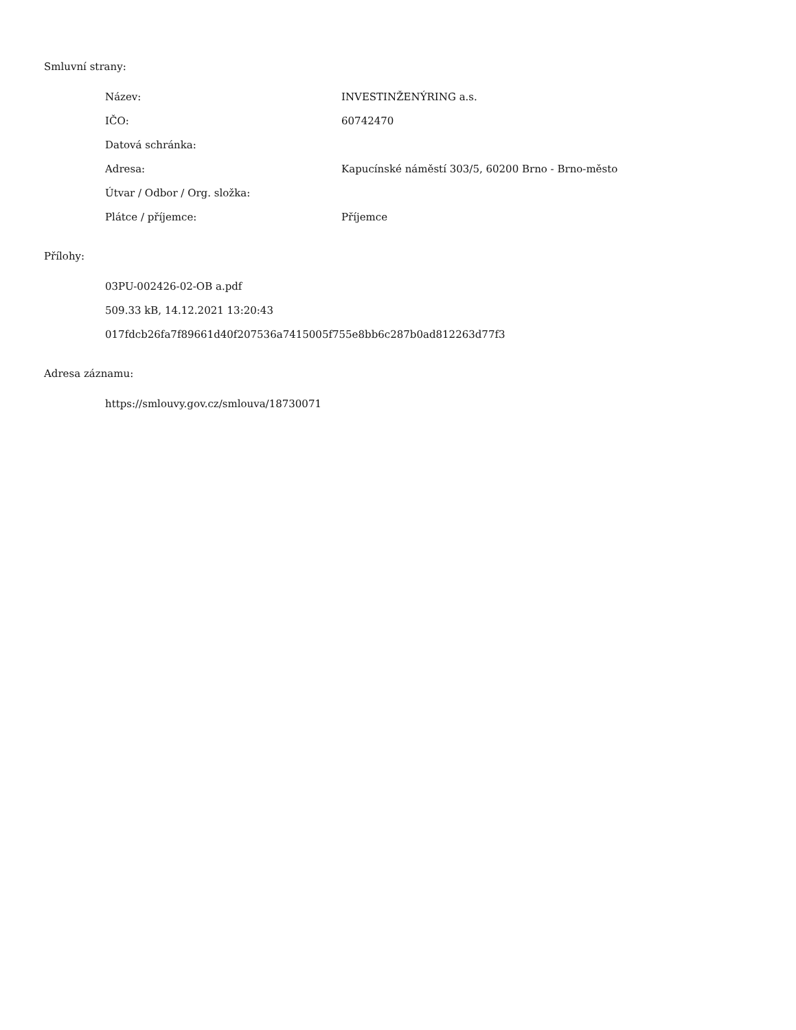Smluvní strany:
| Název: | INVESTINŽENÝRING a.s. |
| IČO: | 60742470 |
| Datová schránka: | |
| Adresa: | Kapucínské náměstí 303/5, 60200 Brno - Brno-město |
| Útvar / Odbor / Org. složka: | |
| Plátce / příjemce: | Příjemce |
Přílohy:
03PU-002426-02-OB a.pdf
509.33 kB, 14.12.2021 13:20:43
017fdcb26fa7f89661d40f207536a7415005f755e8bb6c287b0ad812263d77f3
Adresa záznamu:
https://smlouvy.gov.cz/smlouva/18730071